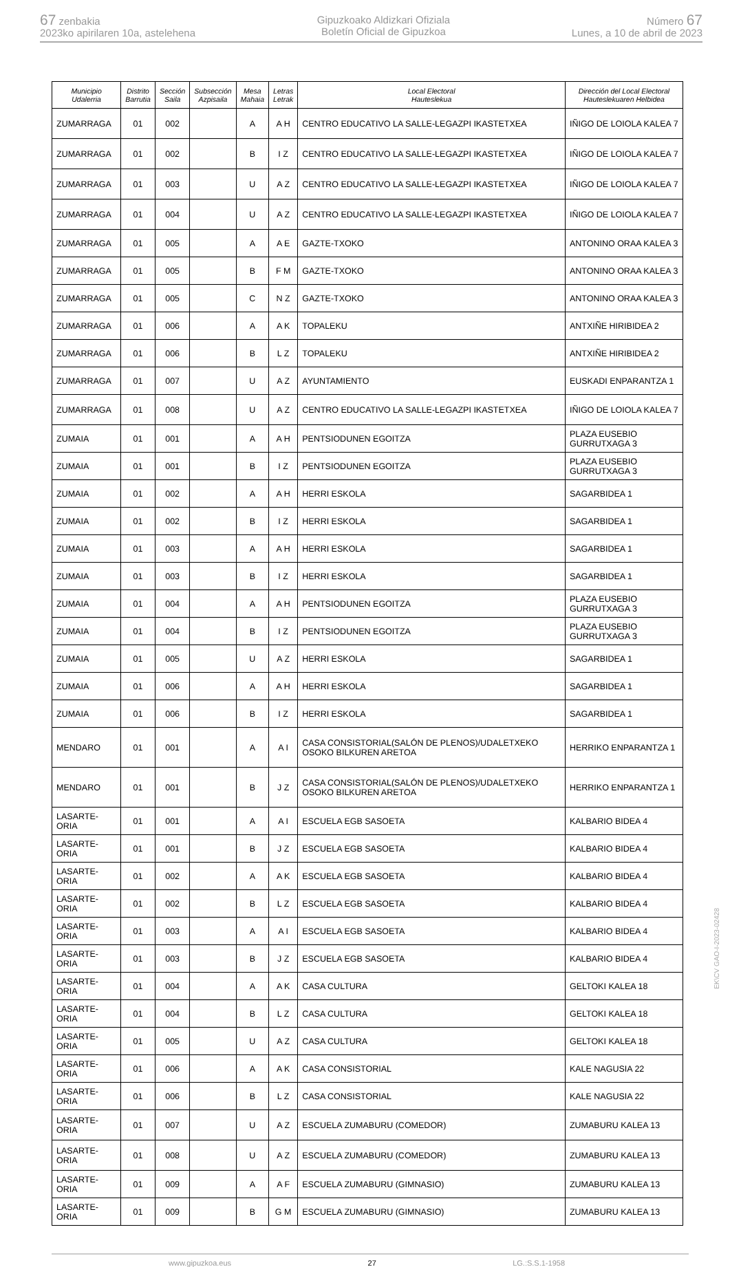67 zenbakia
2023ko apirilaren 10a, astelehena
Gipuzkoako Aldizkari Ofiziala
Boletín Oficial de Gipuzkoa
Número 67
Lunes, a 10 de abril de 2023
| Municipio Udalerria | Distrito Barrutia | Sección Saila | Subsección Azpisaila | Mesa Mahaia | Letras Letrak | Local Electoral Hauteslekua | Dirección del Local Electoral Hauteslekuaren Helbidea |
| --- | --- | --- | --- | --- | --- | --- | --- |
| ZUMARRAGA | 01 | 002 | | A | A H | CENTRO EDUCATIVO LA SALLE-LEGAZPI IKASTETXEA | IÑIGO DE LOIOLA KALEA 7 |
| ZUMARRAGA | 01 | 002 | | B | I Z | CENTRO EDUCATIVO LA SALLE-LEGAZPI IKASTETXEA | IÑIGO DE LOIOLA KALEA 7 |
| ZUMARRAGA | 01 | 003 | | U | A Z | CENTRO EDUCATIVO LA SALLE-LEGAZPI IKASTETXEA | IÑIGO DE LOIOLA KALEA 7 |
| ZUMARRAGA | 01 | 004 | | U | A Z | CENTRO EDUCATIVO LA SALLE-LEGAZPI IKASTETXEA | IÑIGO DE LOIOLA KALEA 7 |
| ZUMARRAGA | 01 | 005 | | A | A E | GAZTE-TXOKO | ANTONINO ORAA KALEA 3 |
| ZUMARRAGA | 01 | 005 | | B | F M | GAZTE-TXOKO | ANTONINO ORAA KALEA 3 |
| ZUMARRAGA | 01 | 005 | | C | N Z | GAZTE-TXOKO | ANTONINO ORAA KALEA 3 |
| ZUMARRAGA | 01 | 006 | | A | A K | TOPALEKU | ANTXIÑE HIRIBIDEA 2 |
| ZUMARRAGA | 01 | 006 | | B | L Z | TOPALEKU | ANTXIÑE HIRIBIDEA 2 |
| ZUMARRAGA | 01 | 007 | | U | A Z | AYUNTAMIENTO | EUSKADI ENPARANTZA 1 |
| ZUMARRAGA | 01 | 008 | | U | A Z | CENTRO EDUCATIVO LA SALLE-LEGAZPI IKASTETXEA | IÑIGO DE LOIOLA KALEA 7 |
| ZUMAIA | 01 | 001 | | A | A H | PENTSIODUNEN EGOITZA | PLAZA EUSEBIO GURRUTXAGA 3 |
| ZUMAIA | 01 | 001 | | B | I Z | PENTSIODUNEN EGOITZA | PLAZA EUSEBIO GURRUTXAGA 3 |
| ZUMAIA | 01 | 002 | | A | A H | HERRI ESKOLA | SAGARBIDEA 1 |
| ZUMAIA | 01 | 002 | | B | I Z | HERRI ESKOLA | SAGARBIDEA 1 |
| ZUMAIA | 01 | 003 | | A | A H | HERRI ESKOLA | SAGARBIDEA 1 |
| ZUMAIA | 01 | 003 | | B | I Z | HERRI ESKOLA | SAGARBIDEA 1 |
| ZUMAIA | 01 | 004 | | A | A H | PENTSIODUNEN EGOITZA | PLAZA EUSEBIO GURRUTXAGA 3 |
| ZUMAIA | 01 | 004 | | B | I Z | PENTSIODUNEN EGOITZA | PLAZA EUSEBIO GURRUTXAGA 3 |
| ZUMAIA | 01 | 005 | | U | A Z | HERRI ESKOLA | SAGARBIDEA 1 |
| ZUMAIA | 01 | 006 | | A | A H | HERRI ESKOLA | SAGARBIDEA 1 |
| ZUMAIA | 01 | 006 | | B | I Z | HERRI ESKOLA | SAGARBIDEA 1 |
| MENDARO | 01 | 001 | | A | A I | CASA CONSISTORIAL(SALÓN DE PLENOS)/UDALETXEKO OSOKO BILKUREN ARETOA | HERRIKO ENPARANTZA 1 |
| MENDARO | 01 | 001 | | B | J Z | CASA CONSISTORIAL(SALÓN DE PLENOS)/UDALETXEKO OSOKO BILKUREN ARETOA | HERRIKO ENPARANTZA 1 |
| LASARTE-ORIA | 01 | 001 | | A | A I | ESCUELA EGB SASOETA | KALBARIO BIDEA 4 |
| LASARTE-ORIA | 01 | 001 | | B | J Z | ESCUELA EGB SASOETA | KALBARIO BIDEA 4 |
| LASARTE-ORIA | 01 | 002 | | A | A K | ESCUELA EGB SASOETA | KALBARIO BIDEA 4 |
| LASARTE-ORIA | 01 | 002 | | B | L Z | ESCUELA EGB SASOETA | KALBARIO BIDEA 4 |
| LASARTE-ORIA | 01 | 003 | | A | A I | ESCUELA EGB SASOETA | KALBARIO BIDEA 4 |
| LASARTE-ORIA | 01 | 003 | | B | J Z | ESCUELA EGB SASOETA | KALBARIO BIDEA 4 |
| LASARTE-ORIA | 01 | 004 | | A | A K | CASA CULTURA | GELTOKI KALEA 18 |
| LASARTE-ORIA | 01 | 004 | | B | L Z | CASA CULTURA | GELTOKI KALEA 18 |
| LASARTE-ORIA | 01 | 005 | | U | A Z | CASA CULTURA | GELTOKI KALEA 18 |
| LASARTE-ORIA | 01 | 006 | | A | A K | CASA CONSISTORIAL | KALE NAGUSIA 22 |
| LASARTE-ORIA | 01 | 006 | | B | L Z | CASA CONSISTORIAL | KALE NAGUSIA 22 |
| LASARTE-ORIA | 01 | 007 | | U | A Z | ESCUELA ZUMABURU (COMEDOR) | ZUMABURU KALEA 13 |
| LASARTE-ORIA | 01 | 008 | | U | A Z | ESCUELA ZUMABURU (COMEDOR) | ZUMABURU KALEA 13 |
| LASARTE-ORIA | 01 | 009 | | A | A F | ESCUELA ZUMABURU (GIMNASIO) | ZUMABURU KALEA 13 |
| LASARTE-ORIA | 01 | 009 | | B | G M | ESCUELA ZUMABURU (GIMNASIO) | ZUMABURU KALEA 13 |
www.gipuzkoa.eus 27 LG.:S.S.1-1958
EK\CV GAO-I-2023-02428